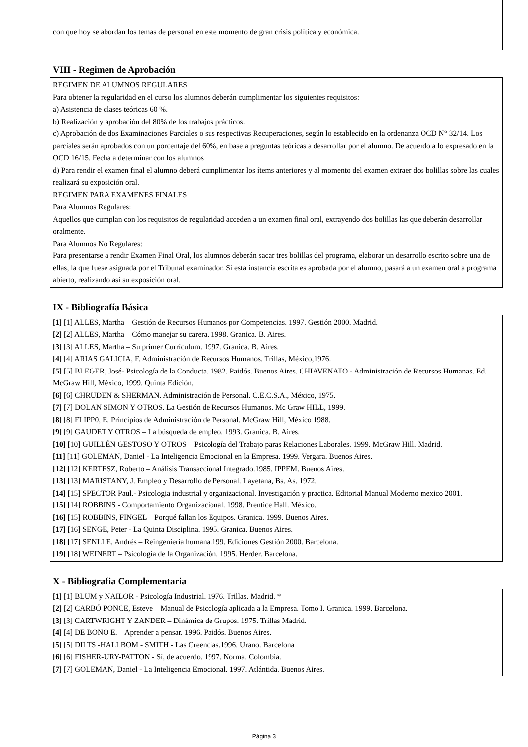con que hoy se abordan los temas de personal en este momento de gran crisis política y económica.
VIII - Regimen de Aprobación
REGIMEN DE ALUMNOS REGULARES
Para obtener la regularidad en el curso los alumnos deberán cumplimentar los siguientes requisitos:
a) Asistencia de clases teóricas 60 %.
b) Realización y aprobación del 80% de los trabajos prácticos.
c) Aprobación de dos Examinaciones Parciales o sus respectivas Recuperaciones, según lo establecido en la ordenanza OCD N° 32/14. Los parciales serán aprobados con un porcentaje del 60%, en base a preguntas teóricas a desarrollar por el alumno. De acuerdo a lo expresado en la OCD 16/15. Fecha a determinar con los alumnos
d) Para rendir el examen final el alumno deberá cumplimentar los ítems anteriores y al momento del examen extraer dos bolillas sobre las cuales realizará su exposición oral.
REGIMEN PARA EXAMENES FINALES
Para Alumnos Regulares:
Aquellos que cumplan con los requisitos de regularidad acceden a un examen final oral, extrayendo dos bolillas las que deberán desarrollar oralmente.
Para Alumnos No Regulares:
Para presentarse a rendir Examen Final Oral, los alumnos deberán sacar tres bolillas del programa, elaborar un desarrollo escrito sobre una de ellas, la que fuese asignada por el Tribunal examinador. Si esta instancia escrita es aprobada por el alumno, pasará a un examen oral a programa abierto, realizando así su exposición oral.
IX - Bibliografía Básica
[1] [1] ALLES, Martha – Gestión de Recursos Humanos por Competencias. 1997. Gestión 2000. Madrid.
[2] [2] ALLES, Martha – Cómo manejar su carera. 1998. Granica. B. Aires.
[3] [3] ALLES, Martha – Su primer Currículum. 1997. Granica. B. Aires.
[4] [4] ARIAS GALICIA, F. Administración de Recursos Humanos. Trillas, México,1976.
[5] [5] BLEGER, José- Psicología de la Conducta. 1982. Paidós. Buenos Aires. CHIAVENATO - Administración de Recursos Humanas. Ed. McGraw Hill, México, 1999. Quinta Edición,
[6] [6] CHRUDEN & SHERMAN. Administración de Personal. C.E.C.S.A., México, 1975.
[7] [7] DOLAN SIMON Y OTROS. La Gestión de Recursos Humanos. Mc Graw HILL, 1999.
[8] [8] FLIPP0, E. Principios de Administración de Personal. McGraw Hill, México 1988.
[9] [9] GAUDET Y OTROS – La búsqueda de empleo. 1993. Granica. B. Aires.
[10] [10] GUILLÉN GESTOSO Y OTROS – Psicología del Trabajo paras Relaciones Laborales. 1999. McGraw Hill. Madrid.
[11] [11] GOLEMAN, Daniel - La Inteligencia Emocional en la Empresa. 1999. Vergara. Buenos Aires.
[12] [12] KERTESZ, Roberto – Análisis Transaccional Integrado.1985. IPPEM. Buenos Aires.
[13] [13] MARISTANY, J. Empleo y Desarrollo de Personal. Layetana, Bs. As. 1972.
[14] [15] SPECTOR Paul.- Psicologia industrial y organizacional. Investigación y practica. Editorial Manual Moderno mexico 2001.
[15] [14] ROBBINS - Comportamiento Organizacional. 1998. Prentice Hall. México.
[16] [15] ROBBINS, FINGEL – Porqué fallan los Equipos. Granica. 1999. Buenos Aires.
[17] [16] SENGE, Peter - La Quinta Disciplina. 1995. Granica. Buenos Aires.
[18] [17] SENLLE, Andrés – Reingeniería humana.199. Ediciones Gestión 2000. Barcelona.
[19] [18] WEINERT – Psicología de la Organización. 1995. Herder. Barcelona.
X - Bibliografia Complementaria
[1] [1] BLUM y NAILOR - Psicología Industrial. 1976. Trillas. Madrid. *
[2] [2] CARBÓ PONCE, Esteve – Manual de Psicología aplicada a la Empresa. Tomo I. Granica. 1999. Barcelona.
[3] [3] CARTWRIGHT Y ZANDER – Dinámica de Grupos. 1975. Trillas Madrid.
[4] [4] DE BONO E. – Aprender a pensar. 1996. Paidós. Buenos Aires.
[5] [5] DILTS -HALLBOM - SMITH - Las Creencias.1996. Urano. Barcelona
[6] [6] FISHER-URY-PATTON - Sí, de acuerdo. 1997. Norma. Colombia.
[7] [7] GOLEMAN, Daniel - La Inteligencia Emocional. 1997. Atlántida. Buenos Aires.
Página 3